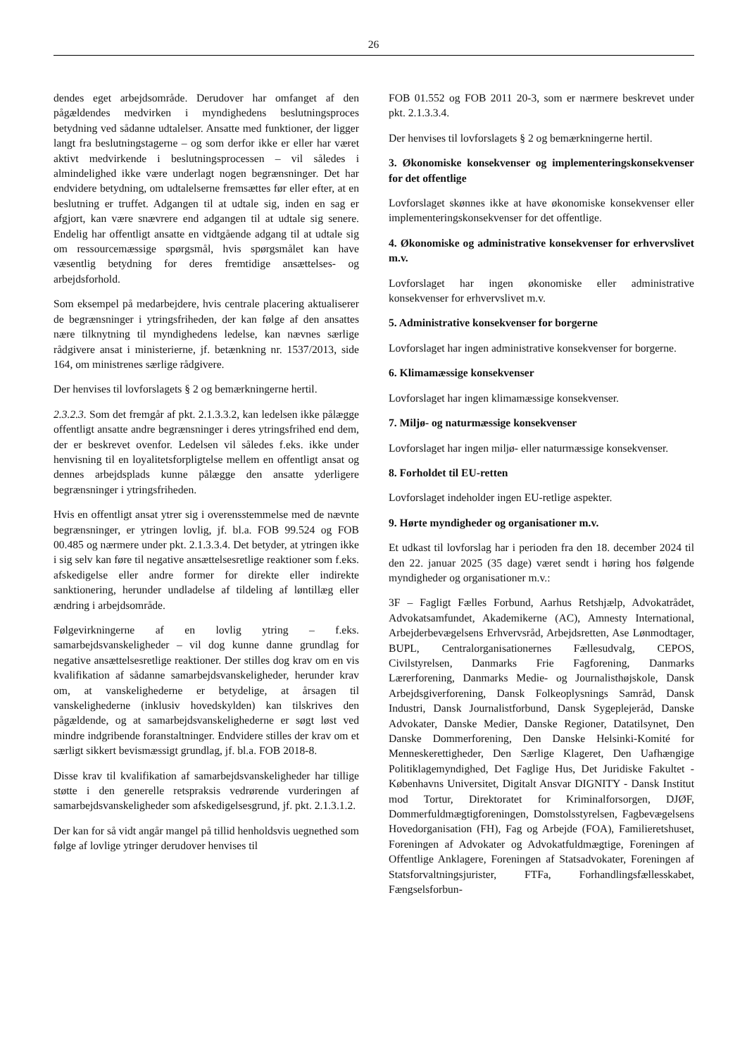26
dendes eget arbejdsområde. Derudover har omfanget af den pågældendes medvirken i myndighedens beslutningsproces betydning ved sådanne udtalelser. Ansatte med funktioner, der ligger langt fra beslutningstagerne – og som derfor ikke er eller har været aktivt medvirkende i beslutningsprocessen – vil således i almindelighed ikke være underlagt nogen begrænsninger. Det har endvidere betydning, om udtalelserne fremsættes før eller efter, at en beslutning er truffet. Adgangen til at udtale sig, inden en sag er afgjort, kan være snævrere end adgangen til at udtale sig senere. Endelig har offentligt ansatte en vidtgående adgang til at udtale sig om ressourcemæssige spørgsmål, hvis spørgsmålet kan have væsentlig betydning for deres fremtidige ansættelses- og arbejdsforhold.
Som eksempel på medarbejdere, hvis centrale placering aktualiserer de begrænsninger i ytringsfriheden, der kan følge af den ansattes nære tilknytning til myndighedens ledelse, kan nævnes særlige rådgivere ansat i ministerierne, jf. betænkning nr. 1537/2013, side 164, om ministrenes særlige rådgivere.
Der henvises til lovforslagets § 2 og bemærkningerne hertil.
2.3.2.3. Som det fremgår af pkt. 2.1.3.3.2, kan ledelsen ikke pålægge offentligt ansatte andre begrænsninger i deres ytringsfrihed end dem, der er beskrevet ovenfor. Ledelsen vil således f.eks. ikke under henvisning til en loyalitetsforpligtelse mellem en offentligt ansat og dennes arbejdsplads kunne pålægge den ansatte yderligere begrænsninger i ytringsfriheden.
Hvis en offentligt ansat ytrer sig i overensstemmelse med de nævnte begrænsninger, er ytringen lovlig, jf. bl.a. FOB 99.524 og FOB 00.485 og nærmere under pkt. 2.1.3.3.4. Det betyder, at ytringen ikke i sig selv kan føre til negative ansættelsesretlige reaktioner som f.eks. afskedigelse eller andre former for direkte eller indirekte sanktionering, herunder undladelse af tildeling af løntillæg eller ændring i arbejdsområde.
Følgevirkningerne af en lovlig ytring – f.eks. samarbejdsvanskeligheder – vil dog kunne danne grundlag for negative ansættelsesretlige reaktioner. Der stilles dog krav om en vis kvalifikation af sådanne samarbejdsvanskeligheder, herunder krav om, at vanskelighederne er betydelige, at årsagen til vanskelighederne (inklusiv hovedskylden) kan tilskrives den pågældende, og at samarbejdsvanskelighederne er søgt løst ved mindre indgribende foranstaltninger. Endvidere stilles der krav om et særligt sikkert bevismæssigt grundlag, jf. bl.a. FOB 2018-8.
Disse krav til kvalifikation af samarbejdsvanskeligheder har tillige støtte i den generelle retspraksis vedrørende vurderingen af samarbejdsvanskeligheder som afskedigelsesgrund, jf. pkt. 2.1.3.1.2.
Der kan for så vidt angår mangel på tillid henholdsvis uegnethed som følge af lovlige ytringer derudover henvises til
FOB 01.552 og FOB 2011 20-3, som er nærmere beskrevet under pkt. 2.1.3.3.4.
Der henvises til lovforslagets § 2 og bemærkningerne hertil.
3. Økonomiske konsekvenser og implementeringskonsekvenser for det offentlige
Lovforslaget skønnes ikke at have økonomiske konsekvenser eller implementeringskonsekvenser for det offentlige.
4. Økonomiske og administrative konsekvenser for erhvervslivet m.v.
Lovforslaget har ingen økonomiske eller administrative konsekvenser for erhvervslivet m.v.
5. Administrative konsekvenser for borgerne
Lovforslaget har ingen administrative konsekvenser for borgerne.
6. Klimamæssige konsekvenser
Lovforslaget har ingen klimamæssige konsekvenser.
7. Miljø- og naturmæssige konsekvenser
Lovforslaget har ingen miljø- eller naturmæssige konsekvenser.
8. Forholdet til EU-retten
Lovforslaget indeholder ingen EU-retlige aspekter.
9. Hørte myndigheder og organisationer m.v.
Et udkast til lovforslag har i perioden fra den 18. december 2024 til den 22. januar 2025 (35 dage) været sendt i høring hos følgende myndigheder og organisationer m.v.:
3F – Fagligt Fælles Forbund, Aarhus Retshjælp, Advokatrådet, Advokatsamfundet, Akademikerne (AC), Amnesty International, Arbejderbevægelsens Erhvervsråd, Arbejdsretten, Ase Lønmodtager, BUPL, Centralorganisationernes Fællesudvalg, CEPOS, Civilstyrelsen, Danmarks Frie Fagforening, Danmarks Lærerforening, Danmarks Medie- og Journalisthøjskole, Dansk Arbejdsgiverforening, Dansk Folkeoplysnings Samråd, Dansk Industri, Dansk Journalistforbund, Dansk Sygeplejeråd, Danske Advokater, Danske Medier, Danske Regioner, Datatilsynet, Den Danske Dommerforening, Den Danske Helsinki-Komité for Menneskerettigheder, Den Særlige Klageret, Den Uafhængige Politiklagemyndighed, Det Faglige Hus, Det Juridiske Fakultet - Københavns Universitet, Digitalt Ansvar DIGNITY - Dansk Institut mod Tortur, Direktoratet for Kriminalforsorgen, DJØF, Dommerfuldmægtigforeningen, Domstolsstyrelsen, Fagbevægelsens Hovedorganisation (FH), Fag og Arbejde (FOA), Familieretshuset, Foreningen af Advokater og Advokatfuldmægtige, Foreningen af Offentlige Anklagere, Foreningen af Statsadvokater, Foreningen af Statsforvaltningsjurister, FTFa, Forhandlingsfællesskabet, Fængselsforbun-